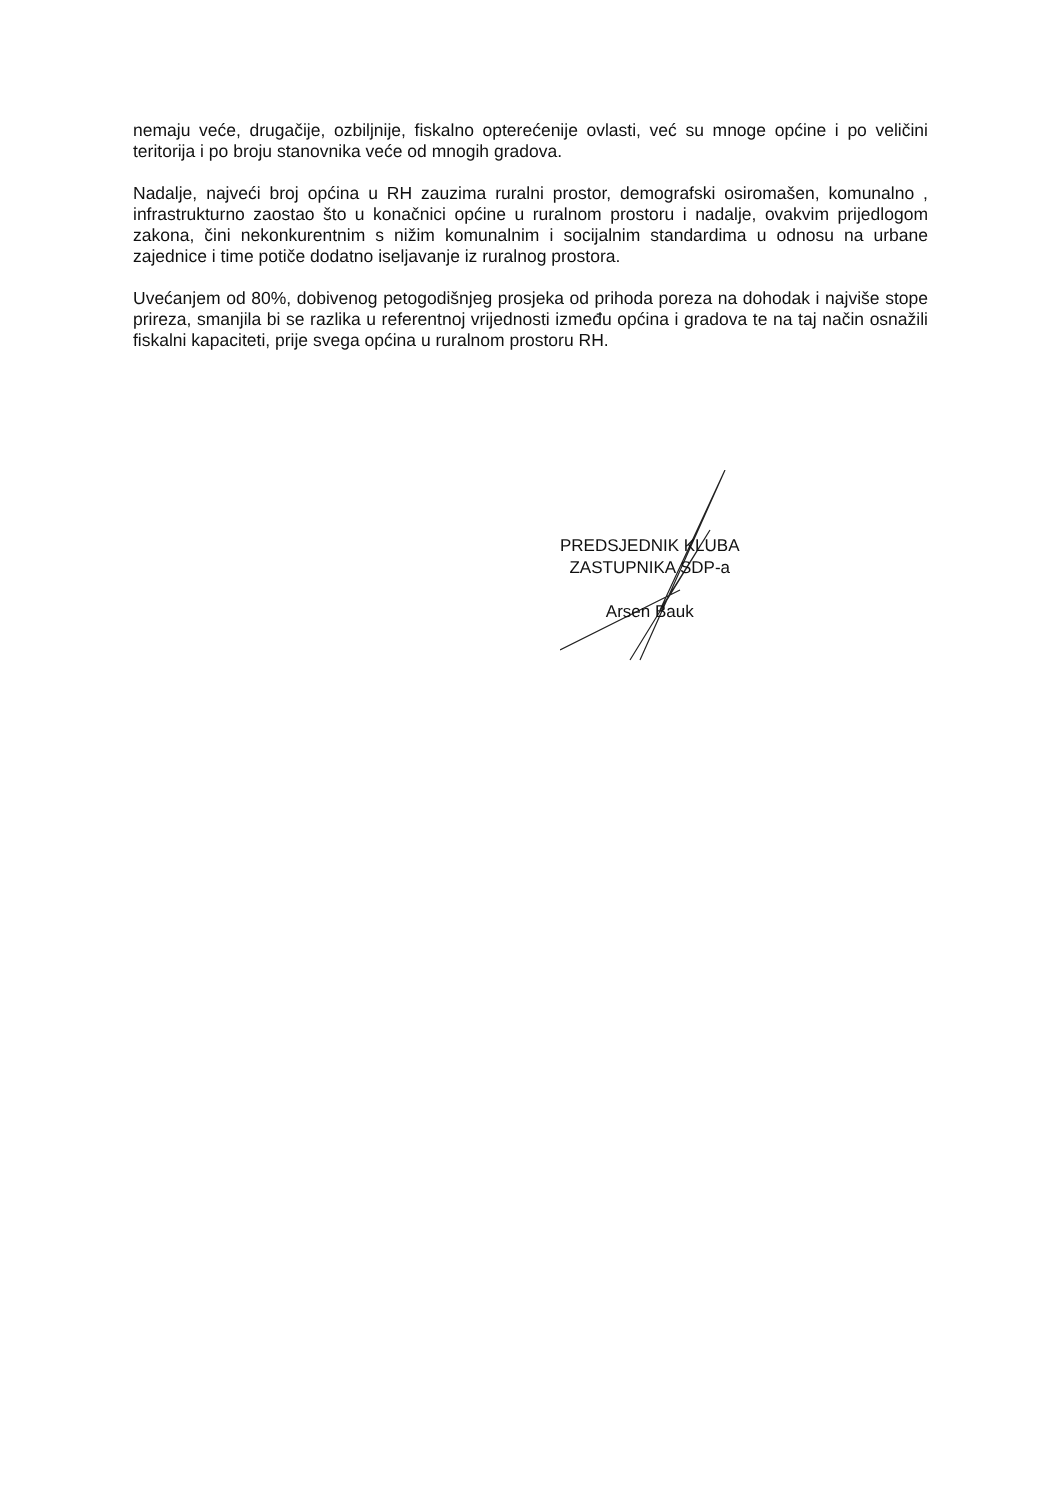nemaju veće, drugačije, ozbiljnije, fiskalno opterećenije ovlasti, već su mnoge općine i po veličini teritorija i po broju stanovnika veće od mnogih gradova.
Nadalje, najveći broj općina u RH zauzima ruralni prostor, demografski osiromašen, komunalno , infrastrukturno zaostao što u konačnici općine u ruralnom prostoru i nadalje, ovakvim prijedlogom zakona, čini nekonkurentnim s nižim komunalnim i socijalnim standardima u odnosu na urbane zajednice i time potiče dodatno iseljavanje iz ruralnog prostora.
Uvećanjem od 80%, dobivenog petogodišnjeg prosjeka od prihoda poreza na dohodak i najviše stope prireza, smanjila bi se razlika u referentnoj vrijednosti između općina i gradova te na taj način osnažili fiskalni kapaciteti, prije svega općina u ruralnom prostoru RH.
PREDSJEDNIK KLUBA
ZASTUPNIKA SDP-a
Arsen Bauk